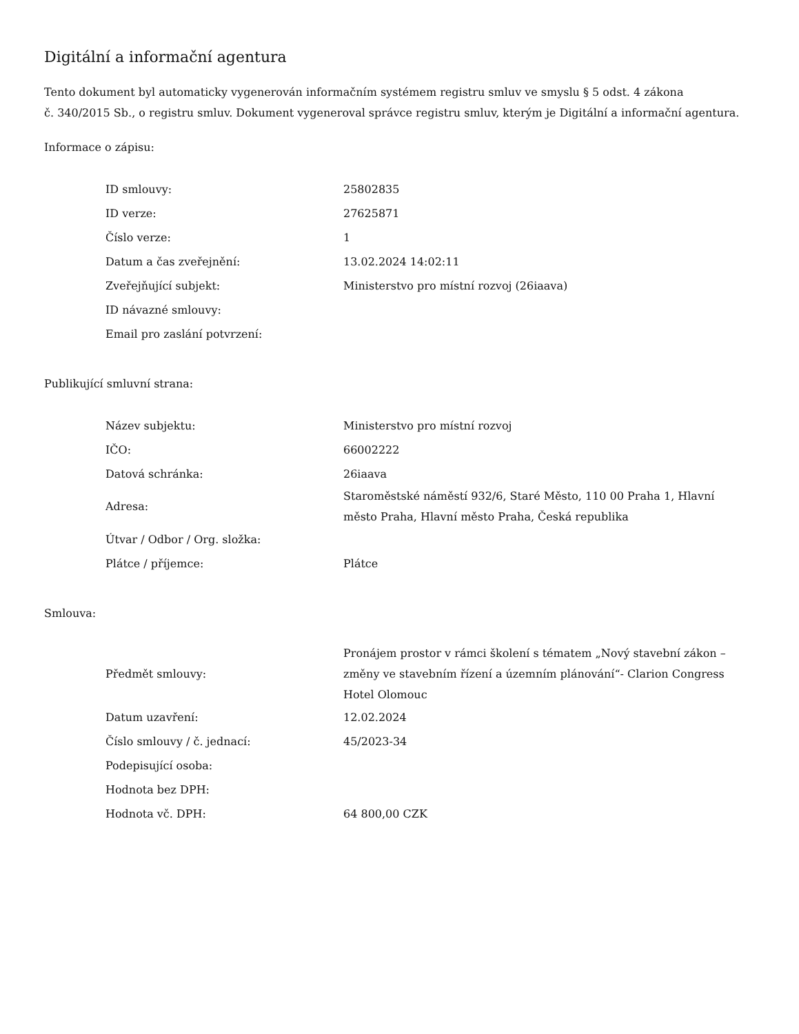Digitální a informační agentura
Tento dokument byl automaticky vygenerován informačním systémem registru smluv ve smyslu § 5 odst. 4 zákona
č. 340/2015 Sb., o registru smluv. Dokument vygeneroval správce registru smluv, kterým je Digitální a informační agentura.
Informace o zápisu:
| ID smlouvy: | 25802835 |
| ID verze: | 27625871 |
| Číslo verze: | 1 |
| Datum a čas zveřejnění: | 13.02.2024 14:02:11 |
| Zveřejňující subjekt: | Ministerstvo pro místní rozvoj (26iaava) |
| ID návazné smlouvy: | |
| Email pro zaslání potvrzení: | |
Publikující smluvní strana:
| Název subjektu: | Ministerstvo pro místní rozvoj |
| IČO: | 66002222 |
| Datová schránka: | 26iaava |
| Adresa: | Staroměstské náměstí 932/6, Staré Město, 110 00 Praha 1, Hlavní město Praha, Hlavní město Praha, Česká republika |
| Útvar / Odbor / Org. složka: | |
| Plátce / příjemce: | Plátce |
Smlouva:
| Předmět smlouvy: | Pronájem prostor v rámci školení s tématem „Nový stavební zákon – změny ve stavebním řízení a územním plánování“- Clarion Congress Hotel Olomouc |
| Datum uzavření: | 12.02.2024 |
| Číslo smlouvy / č. jednací: | 45/2023-34 |
| Podepisující osoba: | |
| Hodnota bez DPH: | |
| Hodnota vč. DPH: | 64 800,00 CZK |